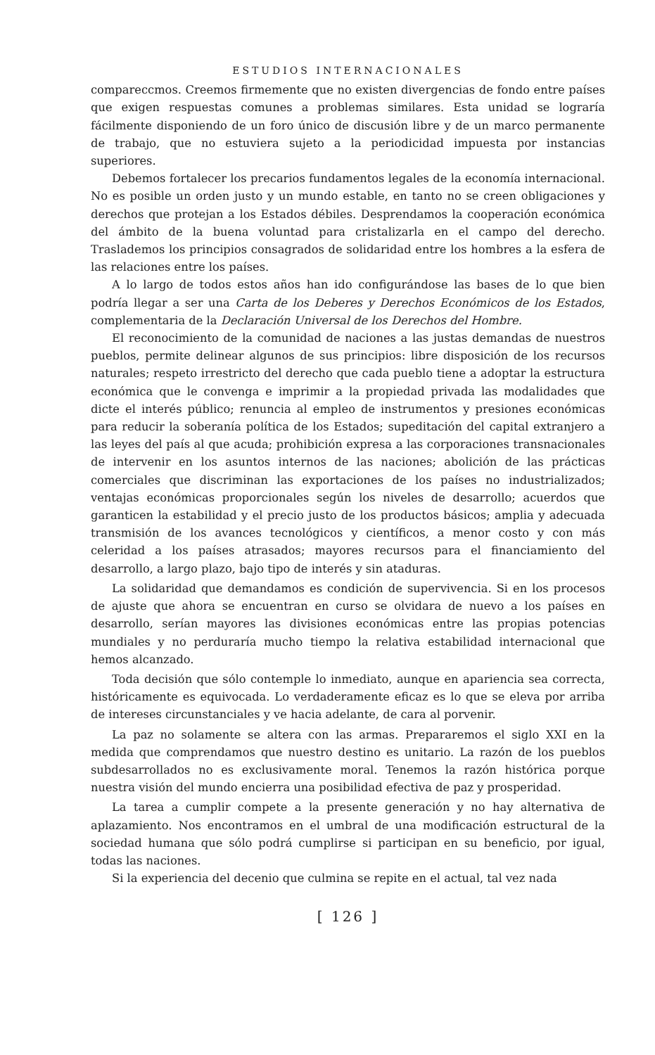ESTUDIOS INTERNACIONALES
compareccmos. Creemos firmemente que no existen divergencias de fondo entre países que exigen respuestas comunes a problemas similares. Esta unidad se lograría fácilmente disponiendo de un foro único de discusión libre y de un marco permanente de trabajo, que no estuviera sujeto a la periodicidad impuesta por instancias superiores.
Debemos fortalecer los precarios fundamentos legales de la economía internacional. No es posible un orden justo y un mundo estable, en tanto no se creen obligaciones y derechos que protejan a los Estados débiles. Desprendamos la cooperación económica del ámbito de la buena voluntad para cristalizarla en el campo del derecho. Traslademos los principios consagrados de solidaridad entre los hombres a la esfera de las relaciones entre los países.
A lo largo de todos estos años han ido configurándose las bases de lo que bien podría llegar a ser una Carta de los Deberes y Derechos Económicos de los Estados, complementaria de la Declaración Universal de los Derechos del Hombre.
El reconocimiento de la comunidad de naciones a las justas demandas de nuestros pueblos, permite delinear algunos de sus principios: libre disposición de los recursos naturales; respeto irrestricto del derecho que cada pueblo tiene a adoptar la estructura económica que le convenga e imprimir a la propiedad privada las modalidades que dicte el interés público; renuncia al empleo de instrumentos y presiones económicas para reducir la soberanía política de los Estados; supeditación del capital extranjero a las leyes del país al que acuda; prohibición expresa a las corporaciones transnacionales de intervenir en los asuntos internos de las naciones; abolición de las prácticas comerciales que discriminan las exportaciones de los países no industrializados; ventajas económicas proporcionales según los niveles de desarrollo; acuerdos que garanticen la estabilidad y el precio justo de los productos básicos; amplia y adecuada transmisión de los avances tecnológicos y científicos, a menor costo y con más celeridad a los países atrasados; mayores recursos para el financiamiento del desarrollo, a largo plazo, bajo tipo de interés y sin ataduras.
La solidaridad que demandamos es condición de supervivencia. Si en los procesos de ajuste que ahora se encuentran en curso se olvidara de nuevo a los países en desarrollo, serían mayores las divisiones económicas entre las propias potencias mundiales y no perduraría mucho tiempo la relativa estabilidad internacional que hemos alcanzado.
Toda decisión que sólo contemple lo inmediato, aunque en apariencia sea correcta, históricamente es equivocada. Lo verdaderamente eficaz es lo que se eleva por arriba de intereses circunstanciales y ve hacia adelante, de cara al porvenir.
La paz no solamente se altera con las armas. Prepararemos el siglo XXI en la medida que comprendamos que nuestro destino es unitario. La razón de los pueblos subdesarrollados no es exclusivamente moral. Tenemos la razón histórica porque nuestra visión del mundo encierra una posibilidad efectiva de paz y prosperidad.
La tarea a cumplir compete a la presente generación y no hay alternativa de aplazamiento. Nos encontramos en el umbral de una modificación estructural de la sociedad humana que sólo podrá cumplirse si participan en su beneficio, por igual, todas las naciones.
Si la experiencia del decenio que culmina se repite en el actual, tal vez nada
[ 126 ]